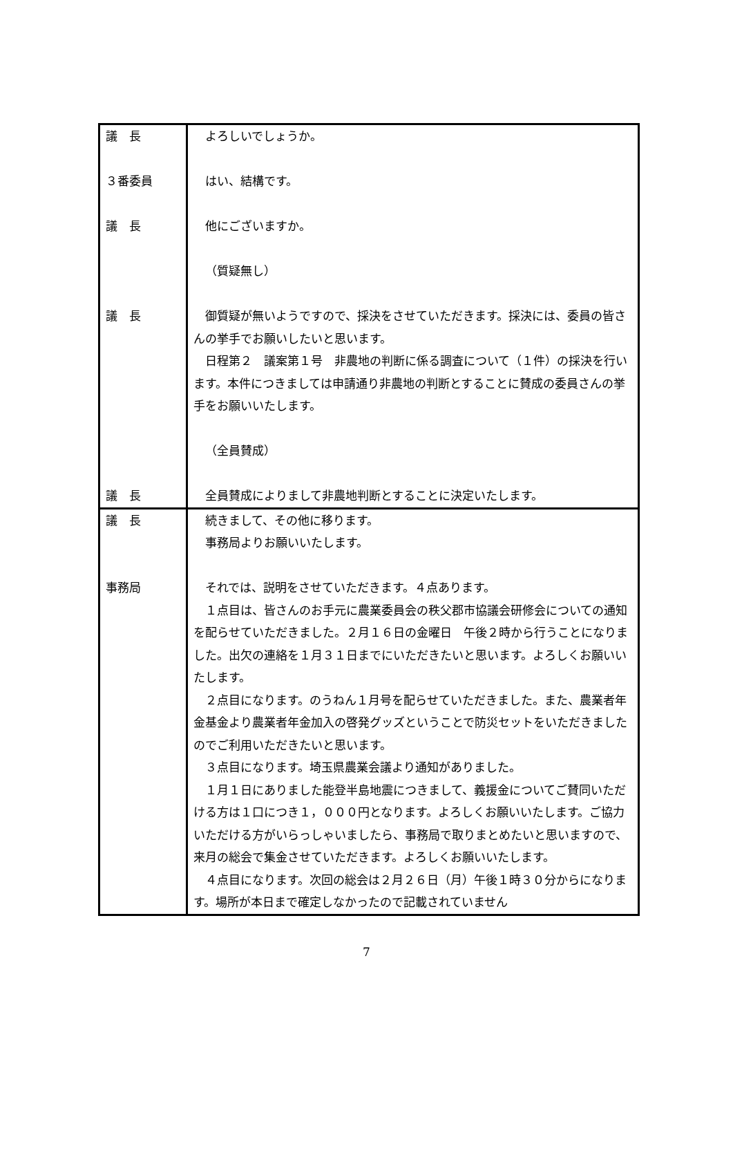| 議 長 ３番委員 議 長 議 長 議 長 | よろしいでしょうか。 はい、結構です。 他にございますか。 （質疑無し） 御質疑が無いようですので、採決をさせていただきます。採決には、委員の皆さんの挙手でお願いしたいと思います。 日程第２ 議案第１号 非農地の判断に係る調査について（１件）の採決を行います。本件につきましては申請通り非農地の判断とすることに賛成の委員さんの挙手をお願いいたします。 （全員賛成） 全員賛成によりまして非農地判断とすることに決定いたします。 |
| 議 長 事務局 | 続きまして、その他に移ります。 事務局よりお願いいたします。 それでは、説明をさせていただきます。４点あります。 １点目は、皆さんのお手元に農業委員会の秩父郡市協議会研修会についての通知を配らせていただきました。２月１６日の金曜日 午後２時から行うことになりました。出欠の連絡を１月３１日までにいただきたいと思います。よろしくお願いいたします。 ２点目になります。のうねん１月号を配らせていただきました。また、農業者年金基金より農業者年金加入の啓発グッズということで防災セットをいただきましたのでご利用いただきたいと思います。 ３点目になります。埼玉県農業会議より通知がありました。 １月１日にありました能登半島地震につきまして、義援金についてご賛同いただける方は１口につき１，０００円となります。よろしくお願いいたします。ご協力いただける方がいらっしゃいましたら、事務局で取りまとめたいと思いますので、来月の総会で集金させていただきます。よろしくお願いいたします。 ４点目になります。次回の総会は２月２６日（月）午後１時３０分からになります。場所が本日まで確定しなかったので記載されていません |
7